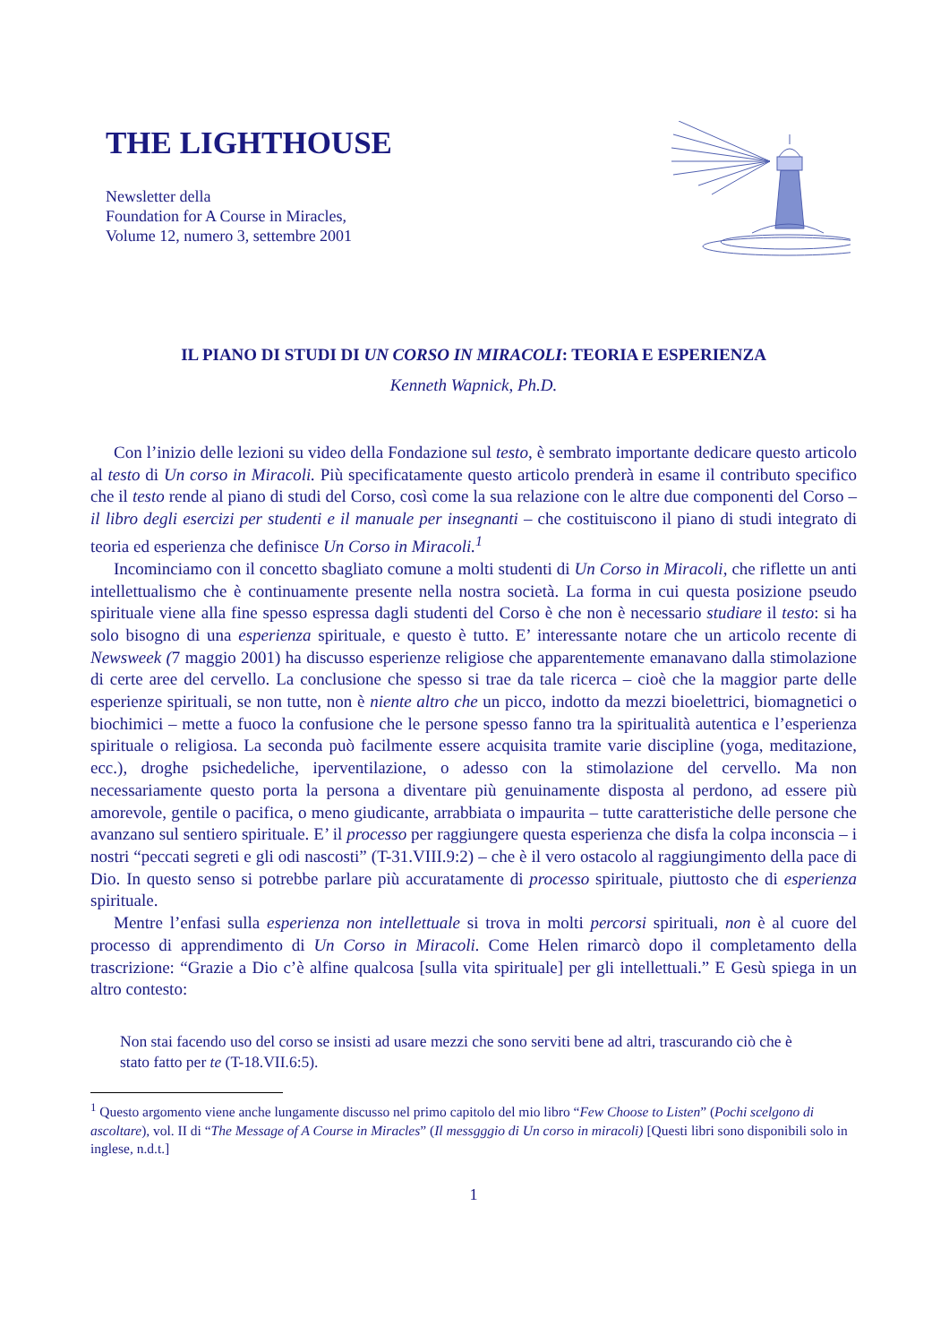THE LIGHTHOUSE
Newsletter della
Foundation for A Course in Miracles,
Volume 12, numero 3, settembre 2001
IL PIANO DI STUDI DI UN CORSO IN MIRACOLI: TEORIA E ESPERIENZA
Kenneth Wapnick, Ph.D.
Con l’inizio delle lezioni su video della Fondazione sul testo, è sembrato importante dedicare questo articolo al testo di Un corso in Miracoli. Più specificatamente questo articolo prenderà in esame il contributo specifico che il testo rende al piano di studi del Corso, così come la sua relazione con le altre due componenti del Corso – il libro degli esercizi per studenti e il manuale per insegnanti – che costituiscono il piano di studi integrato di teoria ed esperienza che definisce Un Corso in Miracoli.<sup>1</sup>
Incominciamo con il concetto sbagliato comune a molti studenti di Un Corso in Miracoli, che riflette un anti intellettualismo che è continuamente presente nella nostra società. La forma in cui questa posizione pseudo spirituale viene alla fine spesso espressa dagli studenti del Corso è che non è necessario studiare il testo: si ha solo bisogno di una esperienza spirituale, e questo è tutto. E’ interessante notare che un articolo recente di Newsweek (7 maggio 2001) ha discusso esperienze religiose che apparentemente emanavano dalla stimolazione di certe aree del cervello. La conclusione che spesso si trae da tale ricerca – cioè che la maggior parte delle esperienze spirituali, se non tutte, non è niente altro che un picco, indotto da mezzi bioelettrici, biomagnetici o biochimici – mette a fuoco la confusione che le persone spesso fanno tra la spiritualità autentica e l’esperienza spirituale o religiosa. La seconda può facilmente essere acquisita tramite varie discipline (yoga, meditazione, ecc.), droghe psichedeliche, iperventilazione, o adesso con la stimolazione del cervello. Ma non necessariamente questo porta la persona a diventare più genuinamente disposta al perdono, ad essere più amorevole, gentile o pacifica, o meno giudicante, arrabbiata o impaurita – tutte caratteristiche delle persone che avanzano sul sentiero spirituale. E’ il processo per raggiungere questa esperienza che disfa la colpa inconscia – i nostri “peccati segreti e gli odi nascosti” (T-31.VIII.9:2) – che è il vero ostacolo al raggiungimento della pace di Dio. In questo senso si potrebbe parlare più accuratamente di processo spirituale, piuttosto che di esperienza spirituale.
Mentre l’enfasi sulla esperienza non intellettuale si trova in molti percorsi spirituali, non è al cuore del processo di apprendimento di Un Corso in Miracoli. Come Helen rimarcò dopo il completamento della trascrizione: “Grazie a Dio c’è alfine qualcosa [sulla vita spirituale] per gli intellettuali.” E Gesù spiega in un altro contesto:
Non stai facendo uso del corso se insisti ad usare mezzi che sono serviti bene ad altri, trascurando ciò che è stato fatto per te (T-18.VII.6:5).
<sup>1</sup> Questo argomento viene anche lungamente discusso nel primo capitolo del mio libro “Few Choose to Listen” (Pochi scelgono di ascoltare), vol. II di “The Message of A Course in Miracles” (Il messgggio di Un corso in miracoli) [Questi libri sono disponibili solo in inglese, n.d.t.]
1